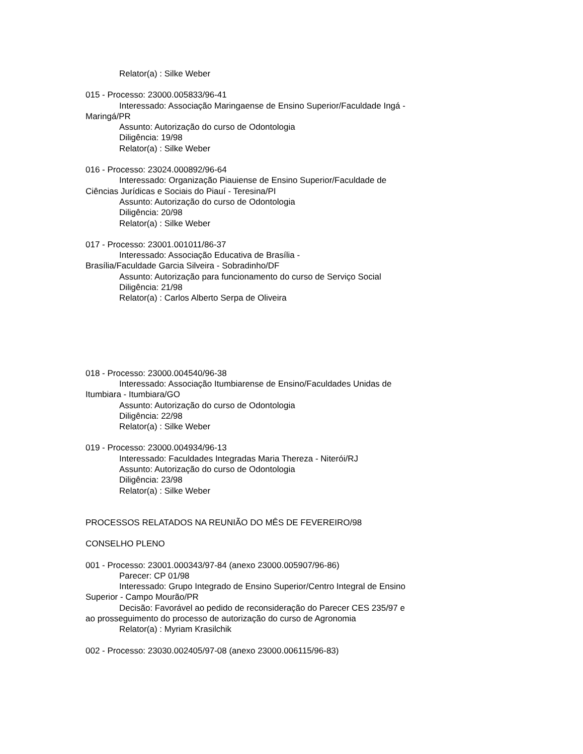Relator(a) : Silke Weber
015 - Processo: 23000.005833/96-41
Interessado: Associação Maringaense de Ensino Superior/Faculdade Ingá - Maringá/PR
Assunto: Autorização do curso de Odontologia
Diligência: 19/98
Relator(a) : Silke Weber
016 - Processo: 23024.000892/96-64
Interessado: Organização Piauiense de Ensino Superior/Faculdade de Ciências Jurídicas e Sociais do Piauí - Teresina/PI
Assunto: Autorização do curso de Odontologia
Diligência: 20/98
Relator(a) : Silke Weber
017 - Processo: 23001.001011/86-37
Interessado: Associação Educativa de Brasília -
Brasília/Faculdade Garcia Silveira - Sobradinho/DF
Assunto: Autorização para funcionamento do curso de Serviço Social
Diligência: 21/98
Relator(a) : Carlos Alberto Serpa de Oliveira
018 - Processo: 23000.004540/96-38
Interessado: Associação Itumbiarense de Ensino/Faculdades Unidas de Itumbiara - Itumbiara/GO
Assunto: Autorização do curso de Odontologia
Diligência: 22/98
Relator(a) : Silke Weber
019 - Processo: 23000.004934/96-13
Interessado: Faculdades Integradas Maria Thereza - Niterói/RJ
Assunto: Autorização do curso de Odontologia
Diligência: 23/98
Relator(a) : Silke Weber
PROCESSOS RELATADOS NA REUNIÃO DO MÊS DE FEVEREIRO/98
CONSELHO PLENO
001 - Processo: 23001.000343/97-84 (anexo 23000.005907/96-86)
Parecer: CP 01/98
Interessado: Grupo Integrado de Ensino Superior/Centro Integral de Ensino Superior - Campo Mourão/PR
Decisão: Favorável ao pedido de reconsideração do Parecer CES 235/97 e ao prosseguimento do processo de autorização do curso de Agronomia
Relator(a) : Myriam Krasilchik
002 - Processo: 23030.002405/97-08 (anexo 23000.006115/96-83)